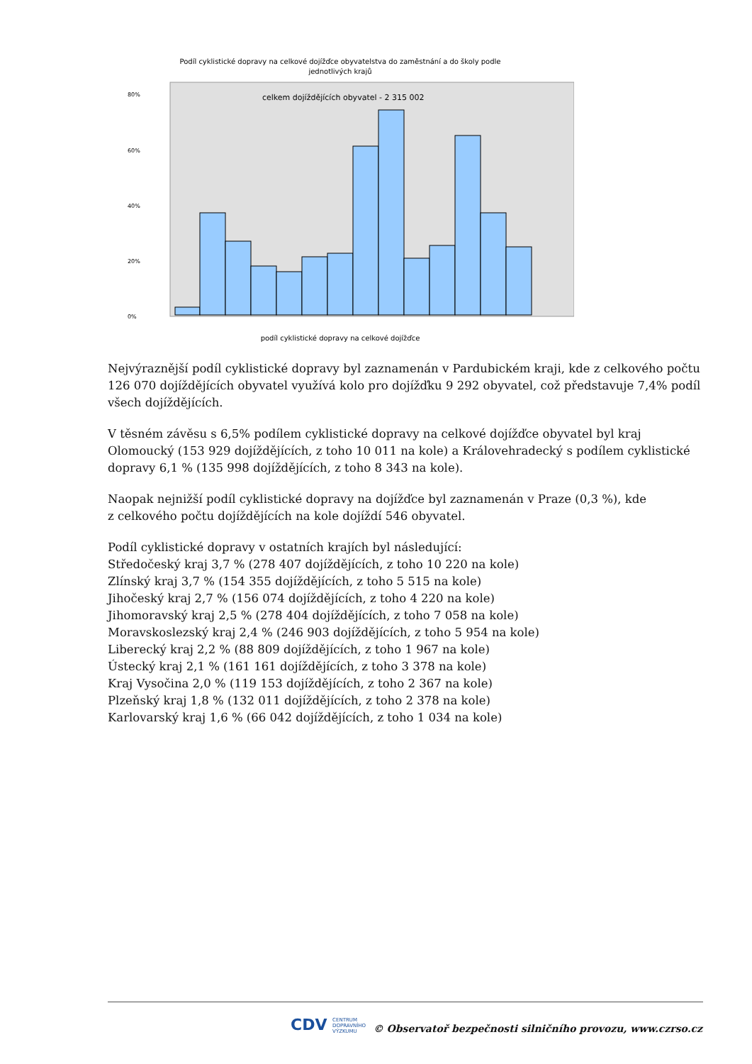Podíl cyklistické dopravy na celkové dojížďce obyvatelstva do zaměstnání a do školy podle
jednotlivých krajů
celkem dojíždějících obyvatel - 2 315 002
80%
60%
40%
20%
0%
podíl cyklistické dopravy na celkové dojížďce
Nejvýraznější podíl cyklistické dopravy byl zaznamenán v Pardubickém kraji, kde z celkového počtu 126 070 dojíždějících obyvatel využívá kolo pro dojížďku 9 292 obyvatel, což představuje 7,4% podíl všech dojíždějících.
V těsném závěsu s 6,5% podílem cyklistické dopravy na celkové dojížďce obyvatel byl kraj Olomoucký (153 929 dojíždějících, z toho 10 011 na kole) a Královehradecký s podílem cyklistické dopravy 6,1 % (135 998 dojíždějících, z toho 8 343 na kole).
Naopak nejnižší podíl cyklistické dopravy na dojížďce byl zaznamenán v Praze (0,3 %), kde
z celkového počtu dojíždějících na kole dojíždí 546 obyvatel.
Podíl cyklistické dopravy v ostatních krajích byl následující:
Středočeský kraj 3,7 % (278 407 dojíždějících, z toho 10 220 na kole)
Zlínský kraj 3,7 % (154 355 dojíždějících, z toho 5 515 na kole)
Jihočeský kraj 2,7 % (156 074 dojíždějících, z toho 4 220 na kole)
Jihomoravský kraj 2,5 % (278 404 dojíždějících, z toho 7 058 na kole)
Moravskoslezský kraj 2,4 % (246 903 dojíždějících, z toho 5 954 na kole)
Liberecký kraj 2,2 % (88 809 dojíždějících, z toho 1 967 na kole)
Ústecký kraj 2,1 % (161 161 dojíždějících, z toho 3 378 na kole)
Kraj Vysočina 2,0 % (119 153 dojíždějících, z toho 2 367 na kole)
Plzeňský kraj 1,8 % (132 011 dojíždějících, z toho 2 378 na kole)
Karlovarský kraj 1,6 % (66 042 dojíždějících, z toho 1 034 na kole)
CDV CENTRUM
DOPRAVNÍHO
VÝZKUMU
© Observatoř bezpečnosti silničního provozu, www.czrso.cz